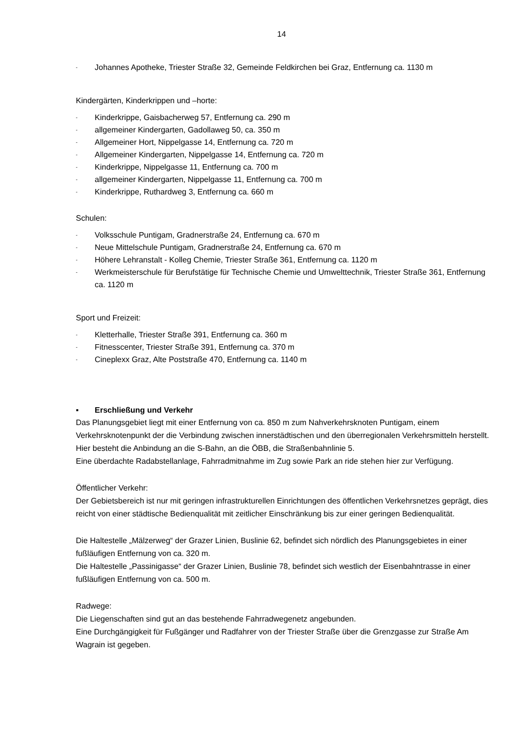14
- Johannes Apotheke, Triester Straße 32, Gemeinde Feldkirchen bei Graz, Entfernung ca. 1130 m
Kindergärten, Kinderkrippen und –horte:
- Kinderkrippe, Gaisbacherweg 57, Entfernung ca. 290 m
- allgemeiner Kindergarten, Gadollaweg 50, ca. 350 m
- Allgemeiner Hort, Nippelgasse 14, Entfernung ca. 720 m
- Allgemeiner Kindergarten, Nippelgasse 14, Entfernung ca. 720 m
- Kinderkrippe, Nippelgasse 11, Entfernung ca. 700 m
- allgemeiner Kindergarten, Nippelgasse 11, Entfernung ca. 700 m
- Kinderkrippe, Ruthardweg 3, Entfernung ca. 660 m
Schulen:
- Volksschule Puntigam, Gradnerstraße 24, Entfernung ca. 670 m
- Neue Mittelschule Puntigam, Gradnerstraße 24, Entfernung ca. 670 m
- Höhere Lehranstalt - Kolleg Chemie, Triester Straße 361, Entfernung ca. 1120 m
- Werkmeisterschule für Berufstätige für Technische Chemie und Umwelttechnik, Triester Straße 361, Entfernung ca. 1120 m
Sport und Freizeit:
- Kletterhalle, Triester Straße 391, Entfernung ca. 360 m
- Fitnesscenter, Triester Straße 391, Entfernung ca. 370 m
- Cineplexx Graz, Alte Poststraße 470, Entfernung ca. 1140 m
▪ Erschließung und Verkehr
Das Planungsgebiet liegt mit einer Entfernung von ca. 850 m zum Nahverkehrsknoten Puntigam, einem Verkehrsknotenpunkt der die Verbindung zwischen innerstädtischen und den überregionalen Verkehrsmitteln herstellt. Hier besteht die Anbindung an die S-Bahn, an die ÖBB, die Straßenbahnlinie 5.
Eine überdachte Radabstellanlage, Fahrradmitnahme im Zug sowie Park an ride stehen hier zur Verfügung.
Öffentlicher Verkehr:
Der Gebietsbereich ist nur mit geringen infrastrukturellen Einrichtungen des öffentlichen Verkehrsnetzes geprägt, dies reicht von einer städtische Bedienqualität mit zeitlicher Einschränkung bis zur einer geringen Bedienqualität.
Die Haltestelle „Mälzerweg“ der Grazer Linien, Buslinie 62, befindet sich nördlich des Planungsgebietes in einer fußläufigen Entfernung von ca. 320 m.
Die Haltestelle „Passinigasse“ der Grazer Linien, Buslinie 78, befindet sich westlich der Eisenbahntrasse in einer fußläufigen Entfernung von ca. 500 m.
Radwege:
Die Liegenschaften sind gut an das bestehende Fahrradwegenetz angebunden.
Eine Durchgängigkeit für Fußgänger und Radfahrer von der Triester Straße über die Grenzgasse zur Straße Am Wagrain ist gegeben.